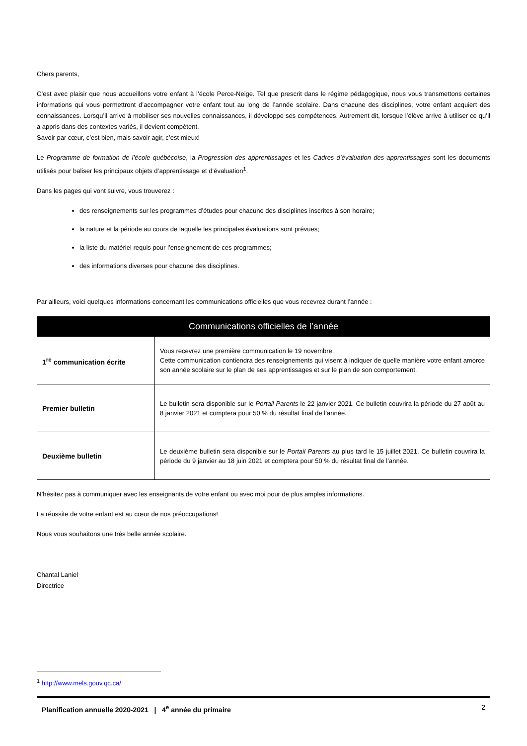Chers parents,
C’est avec plaisir que nous accueillons votre enfant à l’école Perce-Neige. Tel que prescrit dans le régime pédagogique, nous vous transmettons certaines informations qui vous permettront d’accompagner votre enfant tout au long de l’année scolaire. Dans chacune des disciplines, votre enfant acquiert des connaissances. Lorsqu’il arrive à mobiliser ses nouvelles connaissances, il développe ses compétences. Autrement dit, lorsque l’élève arrive à utiliser ce qu’il a appris dans des contextes variés, il devient compétent.
Savoir par cœur, c’est bien, mais savoir agir, c’est mieux!
Le Programme de formation de l’école québécoise, la Progression des apprentissages et les Cadres d’évaluation des apprentissages sont les documents utilisés pour baliser les principaux objets d’apprentissage et d’évaluation<sup>1</sup>.
Dans les pages qui vont suivre, vous trouverez :
des renseignements sur les programmes d’études pour chacune des disciplines inscrites à son horaire;
la nature et la période au cours de laquelle les principales évaluations sont prévues;
la liste du matériel requis pour l’enseignement de ces programmes;
des informations diverses pour chacune des disciplines.
Par ailleurs, voici quelques informations concernant les communications officielles que vous recevrez durant l’année :
| Communications officielles de l’année | |
| --- | --- |
| 1<sup>re</sup> communication écrite | Vous recevrez une première communication le 19 novembre. Cette communication contiendra des renseignements qui visent à indiquer de quelle manière votre enfant amorce son année scolaire sur le plan de ses apprentissages et sur le plan de son comportement. |
| Premier bulletin | Le bulletin sera disponible sur le Portail Parents le 22 janvier 2021. Ce bulletin couvrira la période du 27 août au 8 janvier 2021 et comptera pour 50 % du résultat final de l’année. |
| Deuxième bulletin | Le deuxième bulletin sera disponible sur le Portail Parents au plus tard le 15 juillet 2021. Ce bulletin couvrira la période du 9 janvier au 18 juin 2021 et comptera pour 50 % du résultat final de l’année. |
N’hésitez pas à communiquer avec les enseignants de votre enfant ou avec moi pour de plus amples informations.
La réussite de votre enfant est au cœur de nos préoccupations!
Nous vous souhaitons une très belle année scolaire.
Chantal Laniel
Directrice
<sup>1</sup> http://www.mels.gouv.qc.ca/
Planification annuelle 2020-2021 | 4<sup>e</sup> année du primaire 2